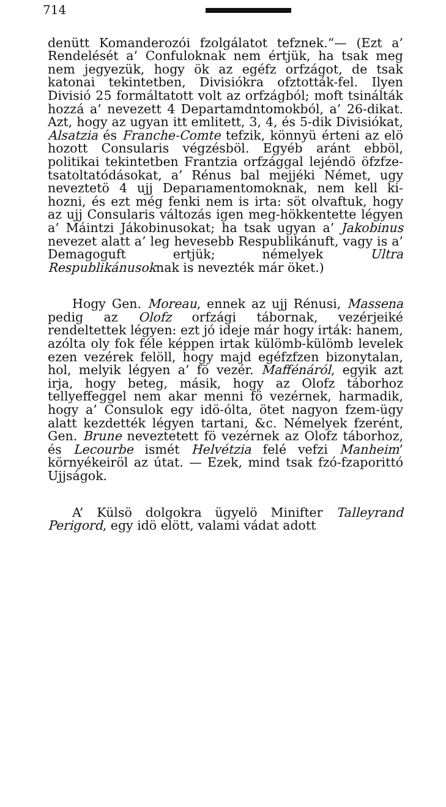714
denütt Komanderozói fzolgálatot tefznek.“— (Ezt a’ Rendelését a’ Confuloknak nem értjük, ha tsak meg nem jegyezük, hogy ök az egéfz orfzágot, de tsak katonai tekintetben, Divisiókra ofztották-fel. Ilyen Divisió 25 formáltatott volt az orfzágból; moft tsinálták hozzá a’ nevezett 4 Departamdntomokból, a’ 26-dikat. Azt, hogy az ugyan itt emlitett, 3, 4, és 5-dik Divisiókat, Alsatzia és Franche-Comte tefzik, könnyü érteni az elö hozott Consularis végzésböl. Egyéb aránt ebböl, politikai tekintetben Frantzia orfzággal lejéndö öfzfze-tsatoltatódásokat, a’ Rénus bal mejjéki Német, ugy neveztetö 4 ujj Deparıamentomoknak, nem kell ki-hozni, és ezt még fenki nem is irta: söt olvaftuk, hogy az ujj Consularis változás igen meg-hökkentette légyen a’ Máintzi Jákobinusokat; ha tsak ugyan a’ Jakobinus nevezet alatt a’ leg hevesebb Respublikánuft, vagy is a’ Demagoguft ertjük; némelyek Ultra Respublikánusoknak is nevezték már öket.)
Hogy Gen. Moreau, ennek az ujj Rénusi, Massena pedig az Olofz orfzági tábornak, vezérjeiké rendeltettek légyen: ezt jó ideje már hogy irták: hanem, azólta oly fok féle képpen irtak külömb-külömb levelek ezen vezérek felöll, hogy majd egéfzfzen bizonytalan, hol, melyik légyen a’ fö vezér. Maffénáról, egyik azt irja, hogy beteg, másik, hogy az Olofz táborhoz tellyeffeggel nem akar menni fö vezérnek, harmadik, hogy a’ Consulok egy idö-ólta, ötet nagyon fzem-ügy alatt kezdették légyen tartani, &c. Némelyek fzerént, Gen. Brune neveztetett fö vezérnek az Olofz táborhoz, és Lecourbe ismét Helvétzia felé vefzi Manheim’ környékeiröl az útat. — Ezek, mind tsak fzó-fzaporittó Ujjságok.
A’ Külsö dolgokra ügyelö Minifter Talleyrand Perigord, egy idö elött, valami vádat adott